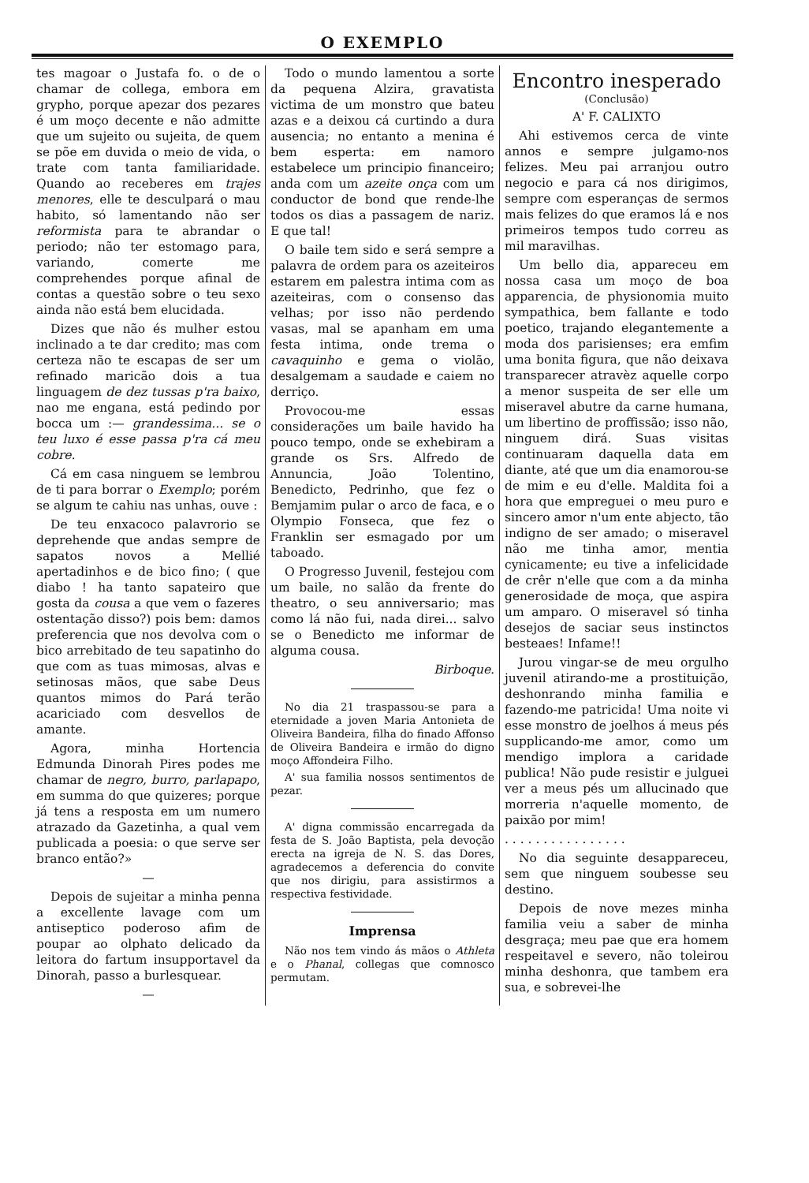O EXEMPLO
tes magoar o Justafa fo. o de o chamar de collega, embora em grypho, porque apezar dos pezares é um moço decente e não admitte que um sujeito ou sujeita, de quem se põe em duvida o meio de vida, o trate com tanta familiaridade. Quando ao receberes em trajes menores, elle te desculpará o mau habito, só lamentando não ser reformista para te abrandar o periodo; não ter estomago para, variando, comerte me comprehendes porque afinal de contas a questão sobre o teu sexo ainda não está bem elucidada.
Dizes que não és mulher estou inclinado a te dar credito; mas com certeza não te escapas de ser um refinado maricão dois a tua linguagem de dez tussas p'ra baixo, nao me engana, está pedindo por bocca um :— grandessima... se o teu luxo é esse passa p'ra cá meu cobre.
Cá em casa ninguem se lembrou de ti para borrar o Exemplo; porém se algum te cahiu nas unhas, ouve :
De teu enxacoco palavrorio se deprehende que andas sempre de sapatos novos a Mellié apertadinhos e de bico fino; ( que diabo ! ha tanto sapateiro que gosta da cousa a que vem o fazeres ostentação disso?) pois bem: damos preferencia que nos devolva com o bico arrebitado de teu sapatinho do que com as tuas mimosas, alvas e setinosas mãos, que sabe Deus quantos mimos do Pará terão acariciado com desvellos de amante.
Agora, minha Hortencia Edmunda Dinorah Pires podes me chamar de negro, burro, parlapapo, em summa do que quizeres; porque já tens a resposta em um numero atrazado da Gazetinha, a qual vem publicada a poesia: o que serve ser branco então?»
—
Depois de sujeitar a minha penna a excellente lavage com um antiseptico poderoso afim de poupar ao olphato delicado da leitora do fartum insupportavel da Dinorah, passo a burlesquear.
—
Todo o mundo lamentou a sorte da pequena Alzira, gravatista victima de um monstro que bateu azas e a deixou cá curtindo a dura ausencia; no entanto a menina é bem esperta: em namoro estabelece um principio financeiro; anda com um azeite onça com um conductor de bond que rende-lhe todos os dias a passagem de nariz. E que tal!
O baile tem sido e será sempre a palavra de ordem para os azeiteiros estarem em palestra intima com as azeiteiras, com o consenso das velhas; por isso não perdendo vasas, mal se apanham em uma festa intima, onde trema o cavaquinho e gema o violão, desalgemam a saudade e caiem no derriço.
Provocou-me essas considerações um baile havido ha pouco tempo, onde se exhebiram a grande os Srs. Alfredo de Annuncia, João Tolentino, Benedicto, Pedrinho, que fez o Bemjamim pular o arco de faca, e o Olympio Fonseca, que fez o Franklin ser esmagado por um taboado.
O Progresso Juvenil, festejou com um baile, no salão da frente do theatro, o seu anniversario; mas como lá não fui, nada direi... salvo se o Benedicto me informar de alguma cousa.
Birboque.
No dia 21 traspassou-se para a eternidade a joven Maria Antonieta de Oliveira Bandeira, filha do finado Affonso de Oliveira Bandeira e irmão do digno moço Affondeira Filho.
A' sua familia nossos sentimentos de pezar.
A' digna commissão encarregada da festa de S. João Baptista, pela devoção erecta na igreja de N. S. das Dores, agradecemos a deferencia do convite que nos dirigiu, para assistirmos a respectiva festividade.
Imprensa
Não nos tem vindo ás mãos o Athleta e o Phanal, collegas que comnosco permutam.
Encontro inesperado
(Conclusão)
A' F. CALIXTO
Ahi estivemos cerca de vinte annos e sempre julgamo-nos felizes. Meu pai arranjou outro negocio e para cá nos dirigimos, sempre com esperanças de sermos mais felizes do que eramos lá e nos primeiros tempos tudo correu as mil maravilhas.
Um bello dia, appareceu em nossa casa um moço de boa apparencia, de physionomia muito sympathica, bem fallante e todo poetico, trajando elegantemente a moda dos parisienses; era emfim uma bonita figura, que não deixava transparecer atravèz aquelle corpo a menor suspeita de ser elle um miseravel abutre da carne humana, um libertino de proffissão; isso não, ninguem dirá. Suas visitas continuaram daquella data em diante, até que um dia enamorou-se de mim e eu d'elle. Maldita foi a hora que empreguei o meu puro e sincero amor n'um ente abjecto, tão indigno de ser amado; o miseravel não me tinha amor, mentia cynicamente; eu tive a infelicidade de crêr n'elle que com a da minha generosidade de moça, que aspira um amparo. O miseravel só tinha desejos de saciar seus instinctos besteaes! Infame!!
Jurou vingar-se de meu orgulho juvenil atirando-me a prostituição, deshonrando minha familia e fazendo-me patricida! Uma noite vi esse monstro de joelhos á meus pés supplicando-me amor, como um mendigo implora a caridade publica! Não pude resistir e julguei ver a meus pés um allucinado que morreria n'aquelle momento, de paixão por mim!
. . . . . . . . . . . . . . . .
No dia seguinte desappareceu, sem que ninguem soubesse seu destino.
Depois de nove mezes minha familia veiu a saber de minha desgraça; meu pae que era homem respeitavel e severo, não toleirou minha deshonra, que tambem era sua, e sobrevei-lhe